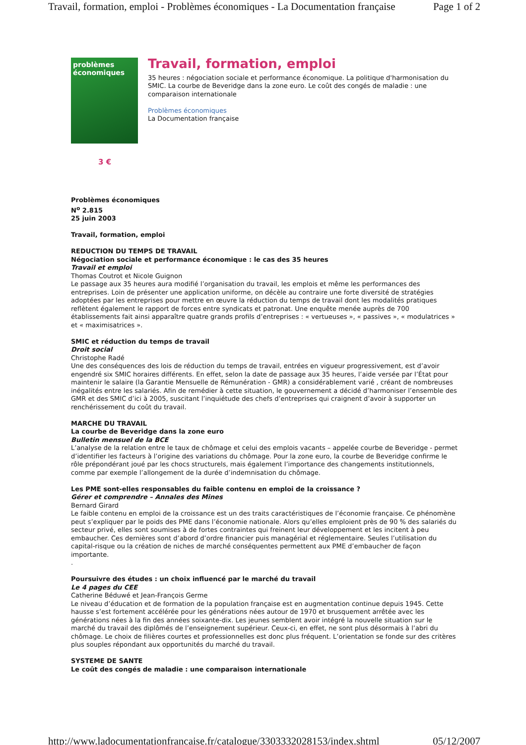Travail, formation, emploi - Problèmes économiques - La Documentation française Page 1 of 2
problèmes
économiques
Travail, formation, emploi
35 heures : négociation sociale et performance économique. La politique d'harmonisation du SMIC. La courbe de Beveridge dans la zone euro. Le coût des congés de maladie : une comparaison internationale
Problèmes économiques
La Documentation française
3 €
Problèmes économiques
N<sup>o</sup> 2.815
25 juin 2003
Travail, formation, emploi
REDUCTION DU TEMPS DE TRAVAIL
Négociation sociale et performance économique : le cas des 35 heures
Travail et emploi
Thomas Coutrot et Nicole Guignon
Le passage aux 35 heures aura modifié l’organisation du travail, les emplois et même les performances des entreprises. Loin de présenter une application uniforme, on décèle au contraire une forte diversité de stratégies adoptées par les entreprises pour mettre en œuvre la réduction du temps de travail dont les modalités pratiques reflètent également le rapport de forces entre syndicats et patronat. Une enquête menée auprès de 700 établissements fait ainsi apparaître quatre grands profils d’entreprises : « vertueuses », « passives », « modulatrices » et « maximisatrices ».
SMIC et réduction du temps de travail
Droit social
Christophe Radé
Une des conséquences des lois de réduction du temps de travail, entrées en vigueur progressivement, est d’avoir engendré six SMIC horaires différents. En effet, selon la date de passage aux 35 heures, l’aide versée par l’État pour maintenir le salaire (la Garantie Mensuelle de Rémunération - GMR) a considérablement varié , créant de nombreuses inégalités entre les salariés. Afin de remédier à cette situation, le gouvernement a décidé d’harmoniser l’ensemble des GMR et des SMIC d’ici à 2005, suscitant l’inquiétude des chefs d’entreprises qui craignent d’avoir à supporter un renchérissement du coût du travail.
MARCHE DU TRAVAIL
La courbe de Beveridge dans la zone euro
Bulletin mensuel de la BCE
L’analyse de la relation entre le taux de chômage et celui des emplois vacants – appelée courbe de Beveridge - permet d’identifier les facteurs à l’origine des variations du chômage. Pour la zone euro, la courbe de Beveridge confirme le rôle prépondérant joué par les chocs structurels, mais également l’importance des changements institutionnels, comme par exemple l’allongement de la durée d’indemnisation du chômage.
Les PME sont-elles responsables du faible contenu en emploi de la croissance ?
Gérer et comprendre – Annales des Mines
Bernard Girard
Le faible contenu en emploi de la croissance est un des traits caractéristiques de l’économie française. Ce phénomène peut s’expliquer par le poids des PME dans l’économie nationale. Alors qu’elles emploient près de 90 % des salariés du secteur privé, elles sont soumises à de fortes contraintes qui freinent leur développement et les incitent à peu embaucher. Ces dernières sont d’abord d’ordre financier puis managérial et réglementaire. Seules l’utilisation du capital-risque ou la création de niches de marché conséquentes permettent aux PME d’embaucher de façon importante.
.
Poursuivre des études : un choix influencé par le marché du travail
Le 4 pages du CEE
Catherine Béduwé et Jean-François Germe
Le niveau d’éducation et de formation de la population française est en augmentation continue depuis 1945. Cette hausse s’est fortement accélérée pour les générations nées autour de 1970 et brusquement arrêtée avec les générations nées à la fin des années soixante-dix. Les jeunes semblent avoir intégré la nouvelle situation sur le marché du travail des diplômés de l’enseignement supérieur. Ceux-ci, en effet, ne sont plus désormais à l’abri du chômage. Le choix de filières courtes et professionnelles est donc plus fréquent. L’orientation se fonde sur des critères plus souples répondant aux opportunités du marché du travail.
SYSTEME DE SANTE
Le coût des congés de maladie : une comparaison internationale
http://www.ladocumentationfrancaise.fr/catalogue/3303332028153/index.shtml 05/12/2007